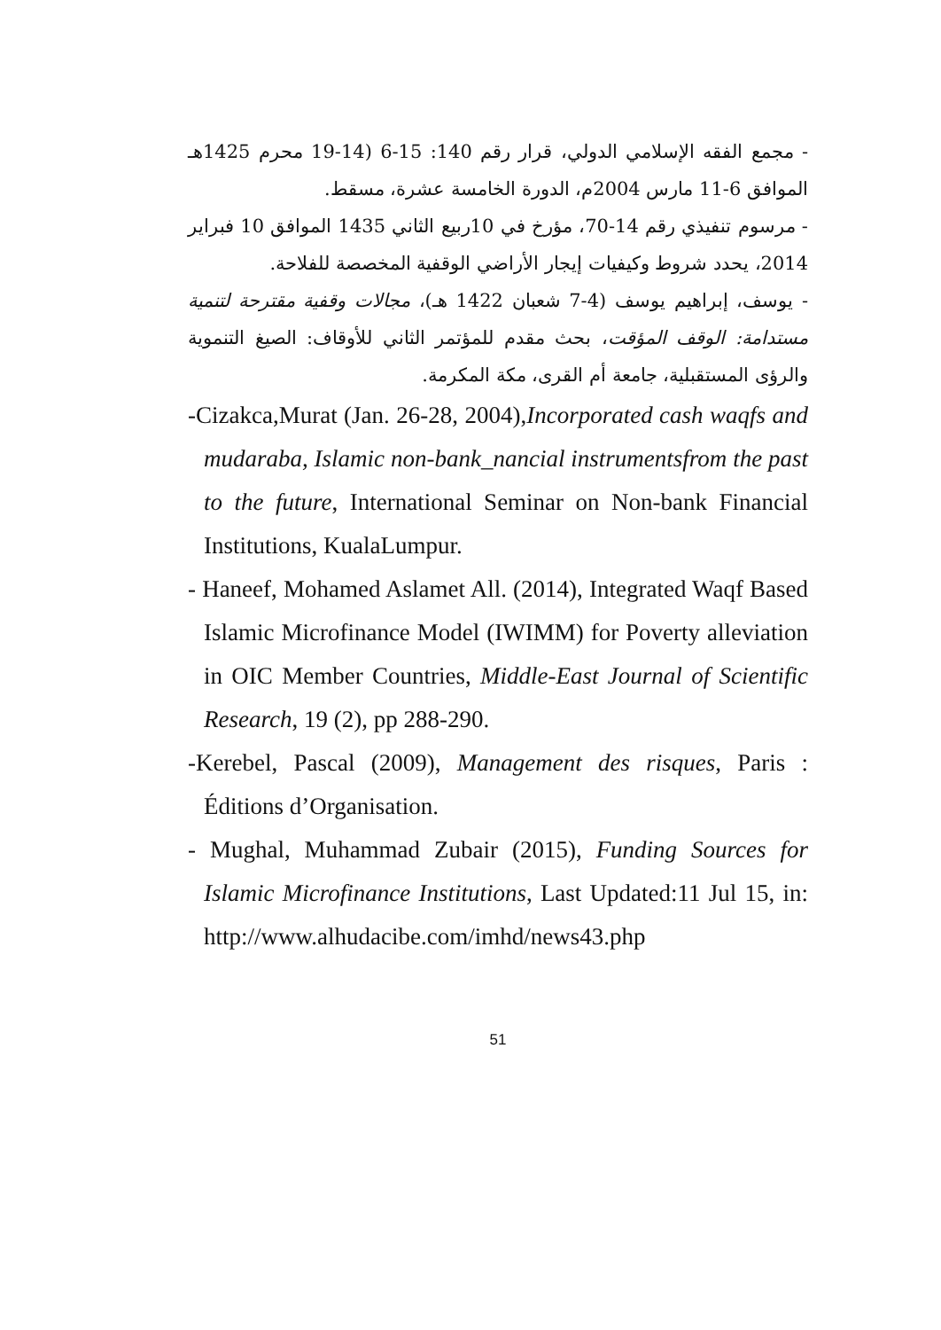- مجمع الفقه الإسلامي الدولي، قرار رقم 140: 15-6 (14-19 محرم 1425هـ الموافق 6-11 مارس 2004م، الدورة الخامسة عشرة، مسقط.
- مرسوم تنفيذي رقم 14-70، مؤرخ في 10ربيع الثاني 1435 الموافق 10 فبراير 2014، يحدد شروط وكيفيات إيجار الأراضي الوقفية المخصصة للفلاحة.
- يوسف، إبراهيم يوسف (4-7 شعبان 1422 هـ)، مجالات وقفية مقترحة لتنمية مستدامة: الوقف المؤقت، بحث مقدم للمؤتمر الثاني للأوقاف: الصيغ التنموية والرؤى المستقبلية، جامعة أم القرى، مكة المكرمة.
-Cizakca,Murat (Jan. 26-28, 2004),Incorporated cash waqfs and mudaraba, Islamic non-bank_nancial instrumentsfrom the past to the future, International Seminar on Non-bank Financial Institutions, KualaLumpur.
- Haneef, Mohamed Aslamet All. (2014), Integrated Waqf Based Islamic Microfinance Model (IWIMM) for Poverty alleviation in OIC Member Countries, Middle-East Journal of Scientific Research, 19 (2), pp 288-290.
-Kerebel, Pascal (2009), Management des risques, Paris : Éditions d’Organisation.
- Mughal, Muhammad Zubair (2015), Funding Sources for Islamic Microfinance Institutions, Last Updated:11 Jul 15, in: http://www.alhudacibe.com/imhd/news43.php
51